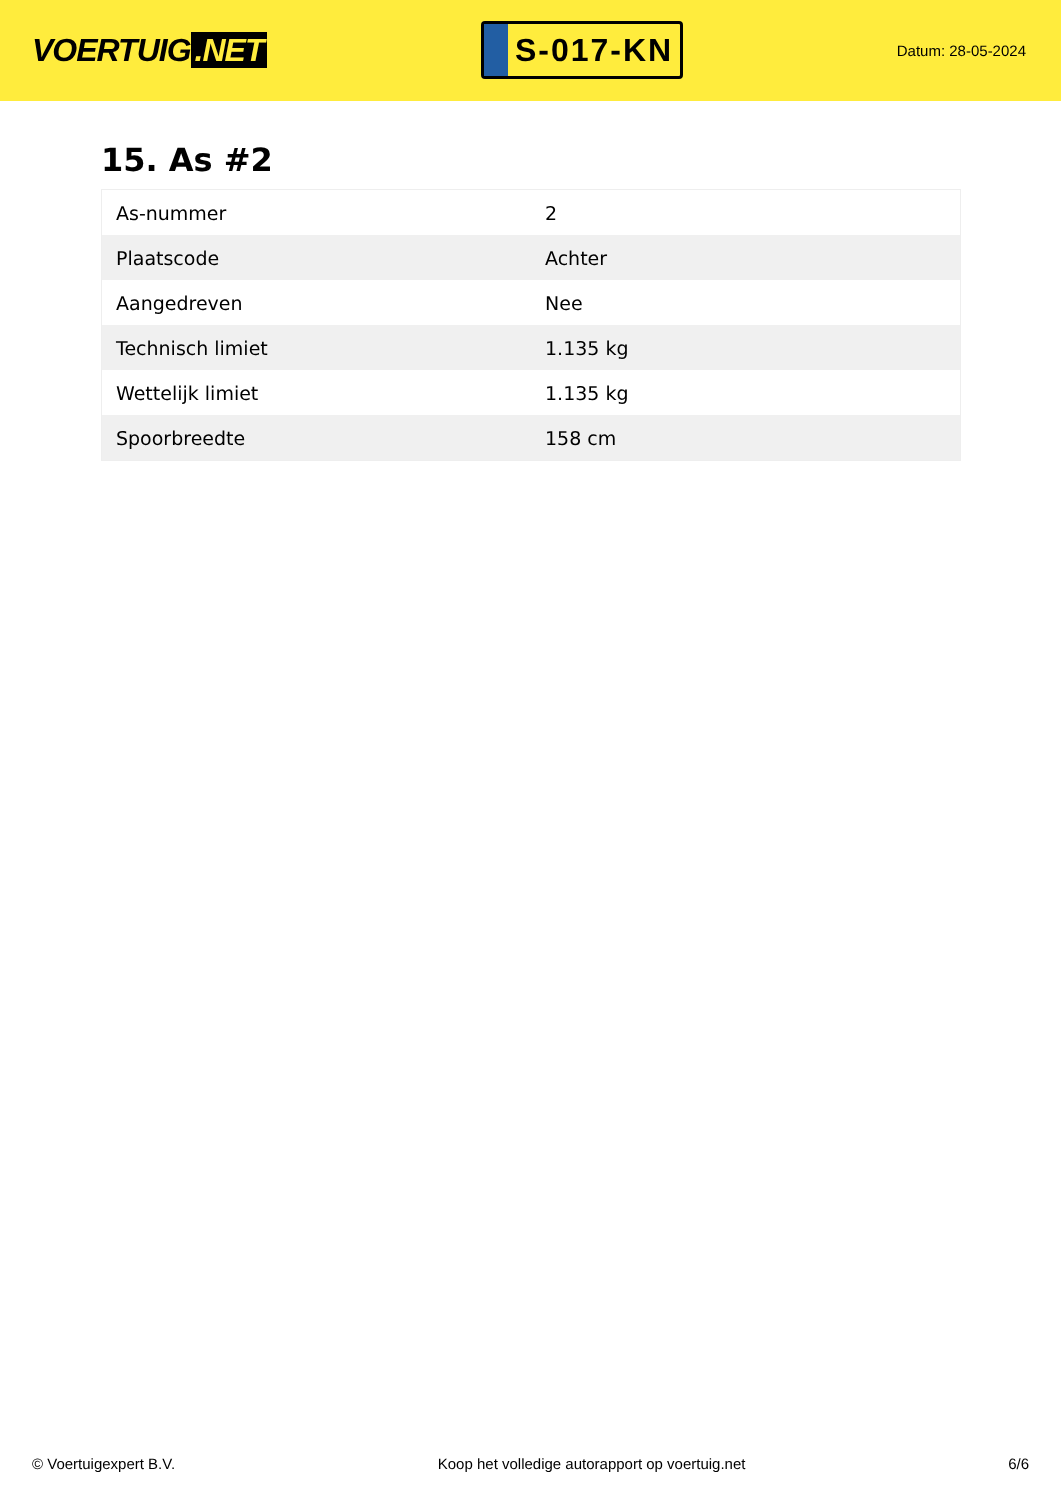VOERTUIG.NET
S-017-KN
Datum: 28-05-2024
15. As #2
| As-nummer | 2 |
| Plaatscode | Achter |
| Aangedreven | Nee |
| Technisch limiet | 1.135 kg |
| Wettelijk limiet | 1.135 kg |
| Spoorbreedte | 158 cm |
© Voertuigexpert B.V. Koop het volledige autorapport op voertuig.net 6/6